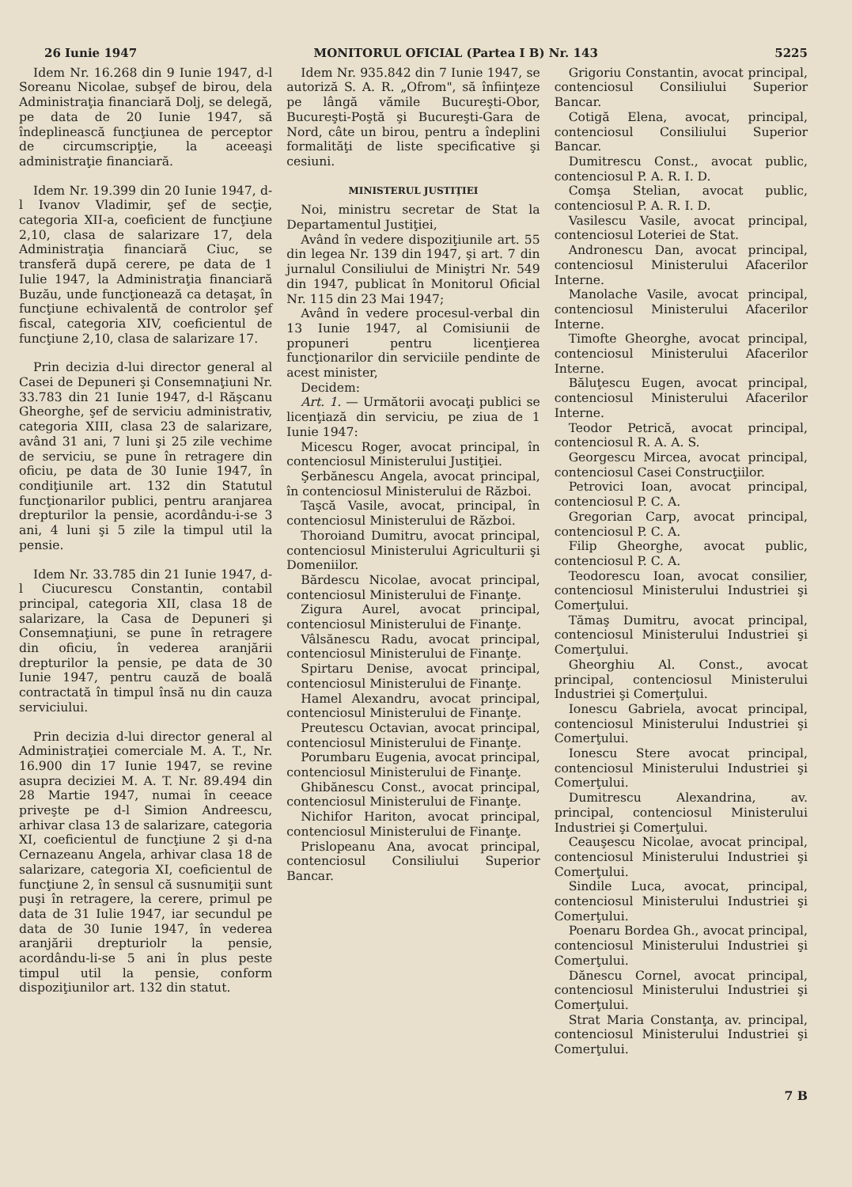26 Iunie 1947 MONITORUL OFICIAL (Partea I B) Nr. 143 5225
Idem Nr. 16.268 din 9 Iunie 1947, d-l Soreanu Nicolae, subşef de birou, dela Administraţia financiară Dolj, se delegă, pe data de 20 Iunie 1947, să îndeplinească funcţiunea de perceptor de circumscripţie, la aceeaşi administraţie financiară.
Idem Nr. 19.399 din 20 Iunie 1947, d-l Ivanov Vladimir, şef de secţie, categoria XII-a, coeficient de funcţiune 2,10, clasa de salarizare 17, dela Administraţia financiară Ciuc, se transferă după cerere, pe data de 1 Iulie 1947, la Administraţia financiară Buzău, unde funcţionează ca detaşat, în funcţiune echivalentă de controlor şef fiscal, categoria XIV, coeficientul de funcţiune 2,10, clasa de salarizare 17.
Prin decizia d-lui director general al Casei de Depuneri şi Consemnaţiuni Nr. 33.783 din 21 Iunie 1947, d-l Răşcanu Gheorghe, şef de serviciu administrativ, categoria XIII, clasa 23 de salarizare, având 31 ani, 7 luni şi 25 zile vechime de serviciu, se pune în retragere din oficiu, pe data de 30 Iunie 1947, în condiţiunile art. 132 din Statutul funcţionarilor publici, pentru aranjarea drepturilor la pensie, acordându-i-se 3 ani, 4 luni şi 5 zile la timpul util la pensie.
Idem Nr. 33.785 din 21 Iunie 1947, d-l Ciucurescu Constantin, contabil principal, categoria XII, clasa 18 de salarizare, la Casa de Depuneri şi Consemnaţiuni, se pune în retragere din oficiu, în vederea aranjării drepturilor la pensie, pe data de 30 Iunie 1947, pentru cauză de boală contractată în timpul însă nu din cauza serviciului.
Prin decizia d-lui director general al Administraţiei comerciale M. A. T., Nr. 16.900 din 17 Iunie 1947, se revine asupra deciziei M. A. T. Nr. 89.494 din 28 Martie 1947, numai în ceeace priveşte pe d-l Simion Andreescu, arhivar clasa 13 de salarizare, categoria XI, coeficientul de funcţiune 2 şi d-na Cernazeanu Angela, arhivar clasa 18 de salarizare, categoria XI, coeficientul de funcţiune 2, în sensul că susnumiţii sunt puşi în retragere, la cerere, primul pe data de 31 Iulie 1947, iar secundul pe data de 30 Iunie 1947, în vederea aranjării drepturiolr la pensie, acordându-li-se 5 ani în plus peste timpul util la pensie, conform dispoziţiunilor art. 132 din statut.
Idem Nr. 935.842 din 7 Iunie 1947, se autoriză S. A. R. „Ofrom", să înfiinţeze pe lângă vămile Bucureşti-Obor, Bucureşti-Poştă şi Bucureşti-Gara de Nord, câte un birou, pentru a îndeplini formalităţi de liste specificative şi cesiuni.
MINISTERUL JUSTIŢIEI
Noi, ministru secretar de Stat la Departamentul Justiţiei,
Având în vedere dispoziţiunile art. 55 din legea Nr. 139 din 1947, şi art. 7 din jurnalul Consiliului de Miniştri Nr. 549 din 1947, publicat în Monitorul Oficial Nr. 115 din 23 Mai 1947;
Având în vedere procesul-verbal din 13 Iunie 1947, al Comisiunii de propuneri pentru licenţierea funcţionarilor din serviciile pendinte de acest minister,
Decidem:
Art. 1. — Următorii avocaţi publici se licenţiază din serviciu, pe ziua de 1 Iunie 1947:
Micescu Roger, avocat principal, în contenciosul Ministerului Justiţiei.
Şerbănescu Angela, avocat principal, în contenciosul Ministerului de Război.
Taşcă Vasile, avocat, principal, în contenciosul Ministerului de Război.
Thoroiand Dumitru, avocat principal, contenciosul Ministerului Agriculturii şi Domeniilor.
Bărdescu Nicolae, avocat principal, contenciosul Ministerului de Finanţe.
Zigura Aurel, avocat principal, contenciosul Ministerului de Finanţe.
Vâlsănescu Radu, avocat principal, contenciosul Ministerului de Finanţe.
Spirtaru Denise, avocat principal, contenciosul Ministerului de Finanţe.
Hamel Alexandru, avocat principal, contenciosul Ministerului de Finanţe.
Preutescu Octavian, avocat principal, contenciosul Ministerului de Finanţe.
Porumbaru Eugenia, avocat principal, contenciosul Ministerului de Finanţe.
Ghibănescu Const., avocat principal, contenciosul Ministerului de Finanţe.
Nichifor Hariton, avocat principal, contenciosul Ministerului de Finanţe.
Prislopeanu Ana, avocat principal, contenciosul Consiliului Superior Bancar.
Grigoriu Constantin, avocat principal, contenciosul Consiliului Superior Bancar.
Cotigă Elena, avocat, principal, contenciosul Consiliului Superior Bancar.
Dumitrescu Const., avocat public, contenciosul P. A. R. I. D.
Comşa Stelian, avocat public, contenciosul P. A. R. I. D.
Vasilescu Vasile, avocat principal, contenciosul Loteriei de Stat.
Andronescu Dan, avocat principal, contenciosul Ministerului Afacerilor Interne.
Manolache Vasile, avocat principal, contenciosul Ministerului Afacerilor Interne.
Timofte Gheorghe, avocat principal, contenciosul Ministerului Afacerilor Interne.
Băluţescu Eugen, avocat principal, contenciosul Ministerului Afacerilor Interne.
Teodor Petrică, avocat principal, contenciosul R. A. A. S.
Georgescu Mircea, avocat principal, contenciosul Casei Construcţiilor.
Petrovici Ioan, avocat principal, contenciosul P. C. A.
Gregorian Carp, avocat principal, contenciosul P. C. A.
Filip Gheorghe, avocat public, contenciosul P. C. A.
Teodorescu Ioan, avocat consilier, contenciosul Ministerului Industriei şi Comerţului.
Tămaş Dumitru, avocat principal, contenciosul Ministerului Industriei şi Comerţului.
Gheorghiu Al. Const., avocat principal, contenciosul Ministerului Industriei şi Comerţului.
Ionescu Gabriela, avocat principal, contenciosul Ministerului Industriei şi Comerţului.
Ionescu Stere avocat principal, contenciosul Ministerului Industriei şi Comerţului.
Dumitrescu Alexandrina, av. principal, contenciosul Ministerului Industriei şi Comerţului.
Ceauşescu Nicolae, avocat principal, contenciosul Ministerului Industriei şi Comerţului.
Sindile Luca, avocat, principal, contenciosul Ministerului Industriei şi Comerţului.
Poenaru Bordea Gh., avocat principal, contenciosul Ministerului Industriei şi Comerţului.
Dănescu Cornel, avocat principal, contenciosul Ministerului Industriei şi Comerţului.
Strat Maria Constanţa, av. principal, contenciosul Ministerului Industriei şi Comerţului.
7 B